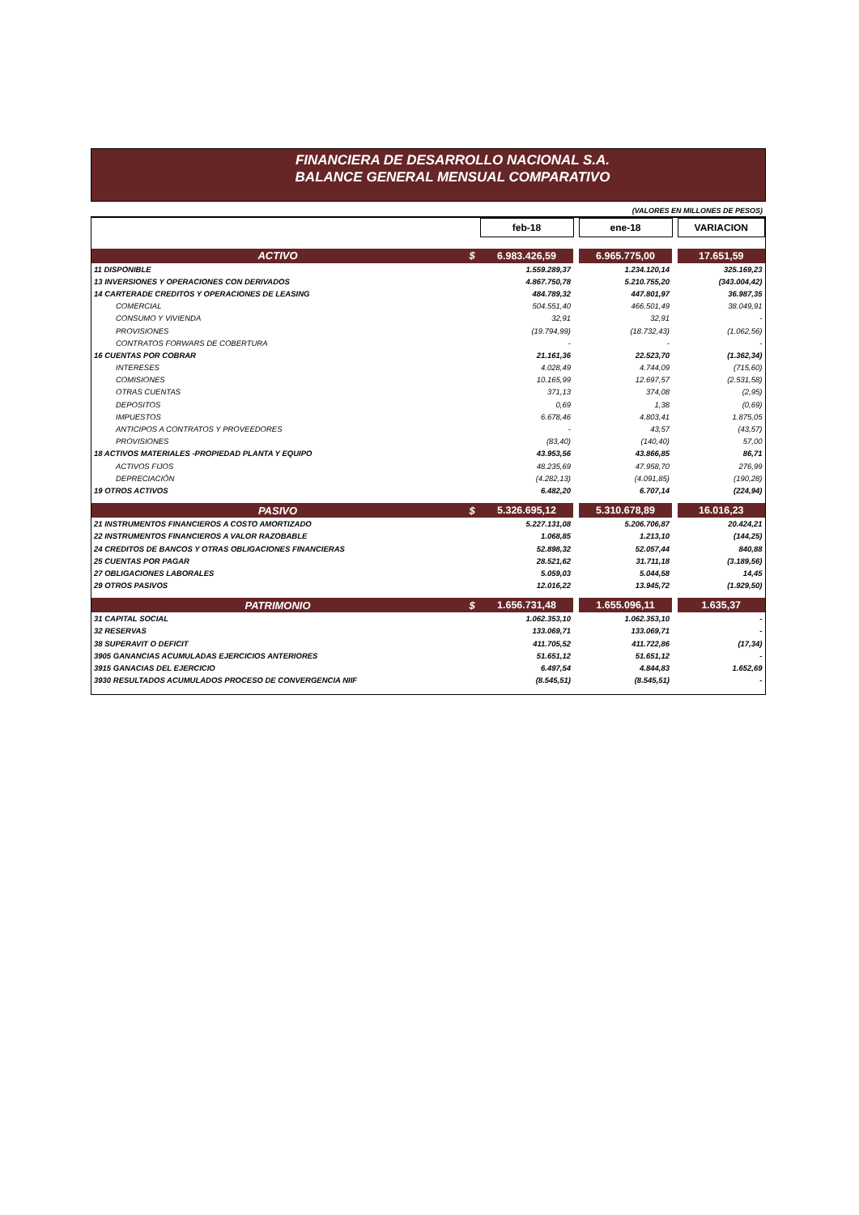FINANCIERA DE DESARROLLO NACIONAL S.A.
BALANCE GENERAL MENSUAL COMPARATIVO
(VALORES EN MILLONES DE PESOS)
| | | feb-18 | | ene-18 | | VARIACION |
| ACTIVO | $ | 6.983.426,59 | | 6.965.775,00 | | 17.651,59 |
| 11 DISPONIBLE | | 1.559.289,37 | | 1.234.120,14 | | 325.169,23 |
| 13 INVERSIONES Y OPERACIONES CON DERIVADOS | | 4.867.750,78 | | 5.210.755,20 | | (343.004,42) |
| 14 CARTERADE CREDITOS Y OPERACIONES DE LEASING | | 484.789,32 | | 447.801,97 | | 36.987,35 |
| COMERCIAL | | 504.551,40 | | 466.501,49 | | 38.049,91 |
| CONSUMO Y VIVIENDA | | 32,91 | | 32,91 | | - |
| PROVISIONES | | (19.794,99) | | (18.732,43) | | (1.062,56) |
| CONTRATOS FORWARS DE COBERTURA | | - | | - | | - |
| 16 CUENTAS POR COBRAR | | 21.161,36 | | 22.523,70 | | (1.362,34) |
| INTERESES | | 4.028,49 | | 4.744,09 | | (715,60) |
| COMISIONES | | 10.165,99 | | 12.697,57 | | (2.531,58) |
| OTRAS CUENTAS | | 371,13 | | 374,08 | | (2,95) |
| DEPOSITOS | | 0,69 | | 1,38 | | (0,69) |
| IMPUESTOS | | 6.678,46 | | 4.803,41 | | 1.875,05 |
| ANTICIPOS A CONTRATOS Y PROVEEDORES | | - | | 43,57 | | (43,57) |
| PROVISIONES | | (83,40) | | (140,40) | | 57,00 |
| 18 ACTIVOS MATERIALES -PROPIEDAD PLANTA Y EQUIPO | | 43.953,56 | | 43.866,85 | | 86,71 |
| ACTIVOS FIJOS | | 48.235,69 | | 47.958,70 | | 276,99 |
| DEPRECIACIÓN | | (4.282,13) | | (4.091,85) | | (190,28) |
| 19 OTROS ACTIVOS | | 6.482,20 | | 6.707,14 | | (224,94) |
| PASIVO | $ | 5.326.695,12 | | 5.310.678,89 | | 16.016,23 |
| 21 INSTRUMENTOS FINANCIEROS A COSTO AMORTIZADO | | 5.227.131,08 | | 5.206.706,87 | | 20.424,21 |
| 22 INSTRUMENTOS FINANCIEROS A VALOR RAZOBABLE | | 1.068,85 | | 1.213,10 | | (144,25) |
| 24 CREDITOS DE BANCOS Y OTRAS OBLIGACIONES FINANCIERAS | | 52.898,32 | | 52.057,44 | | 840,88 |
| 25 CUENTAS POR PAGAR | | 28.521,62 | | 31.711,18 | | (3.189,56) |
| 27 OBLIGACIONES LABORALES | | 5.059,03 | | 5.044,58 | | 14,45 |
| 29 OTROS PASIVOS | | 12.016,22 | | 13.945,72 | | (1.929,50) |
| PATRIMONIO | $ | 1.656.731,48 | | 1.655.096,11 | | 1.635,37 |
| 31 CAPITAL SOCIAL | | 1.062.353,10 | | 1.062.353,10 | | - |
| 32 RESERVAS | | 133.069,71 | | 133.069,71 | | - |
| 38 SUPERAVIT O DEFICIT | | 411.705,52 | | 411.722,86 | | (17,34) |
| 3905 GANANCIAS ACUMULADAS EJERCICIOS ANTERIORES | | 51.651,12 | | 51.651,12 | | - |
| 3915 GANACIAS DEL EJERCICIO | | 6.497,54 | | 4.844,83 | | 1.652,69 |
| 3930 RESULTADOS ACUMULADOS PROCESO DE CONVERGENCIA NIIF | | (8.545,51) | | (8.545,51) | | - |